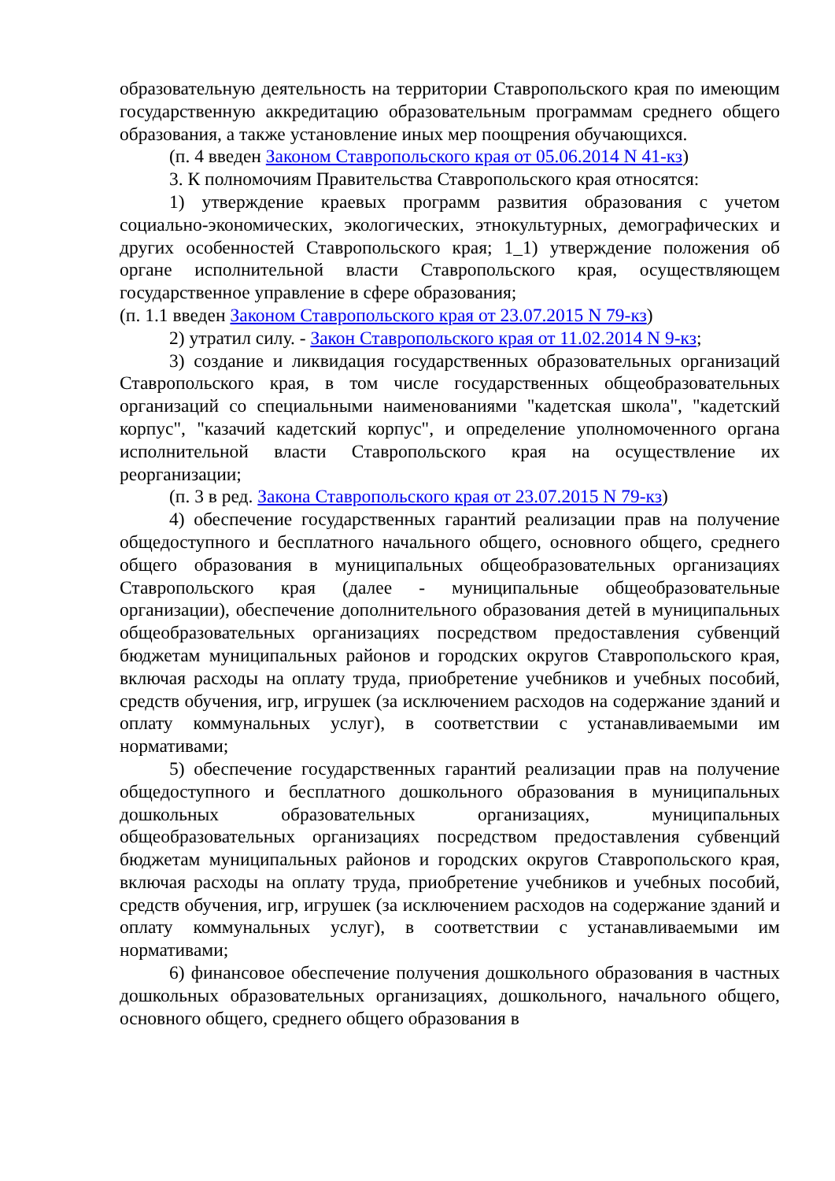образовательную деятельность на территории Ставропольского края по имеющим государственную аккредитацию образовательным программам среднего общего образования, а также установление иных мер поощрения обучающихся.
(п. 4 введен Законом Ставропольского края от 05.06.2014 N 41-кз)
3. К полномочиям Правительства Ставропольского края относятся:
1) утверждение краевых программ развития образования с учетом социально-экономических, экологических, этнокультурных, демографических и других особенностей Ставропольского края; 1_1) утверждение положения об органе исполнительной власти Ставропольского края, осуществляющем государственное управление в сфере образования;
(п. 1.1 введен Законом Ставропольского края от 23.07.2015 N 79-кз)
2) утратил силу. - Закон Ставропольского края от 11.02.2014 N 9-кз;
3) создание и ликвидация государственных образовательных организаций Ставропольского края, в том числе государственных общеобразовательных организаций со специальными наименованиями "кадетская школа", "кадетский корпус", "казачий кадетский корпус", и определение уполномоченного органа исполнительной власти Ставропольского края на осуществление их реорганизации;
(п. 3 в ред. Закона Ставропольского края от 23.07.2015 N 79-кз)
4) обеспечение государственных гарантий реализации прав на получение общедоступного и бесплатного начального общего, основного общего, среднего общего образования в муниципальных общеобразовательных организациях Ставропольского края (далее - муниципальные общеобразовательные организации), обеспечение дополнительного образования детей в муниципальных общеобразовательных организациях посредством предоставления субвенций бюджетам муниципальных районов и городских округов Ставропольского края, включая расходы на оплату труда, приобретение учебников и учебных пособий, средств обучения, игр, игрушек (за исключением расходов на содержание зданий и оплату коммунальных услуг), в соответствии с устанавливаемыми им нормативами;
5) обеспечение государственных гарантий реализации прав на получение общедоступного и бесплатного дошкольного образования в муниципальных дошкольных образовательных организациях, муниципальных общеобразовательных организациях посредством предоставления субвенций бюджетам муниципальных районов и городских округов Ставропольского края, включая расходы на оплату труда, приобретение учебников и учебных пособий, средств обучения, игр, игрушек (за исключением расходов на содержание зданий и оплату коммунальных услуг), в соответствии с устанавливаемыми им нормативами;
6) финансовое обеспечение получения дошкольного образования в частных дошкольных образовательных организациях, дошкольного, начального общего, основного общего, среднего общего образования в